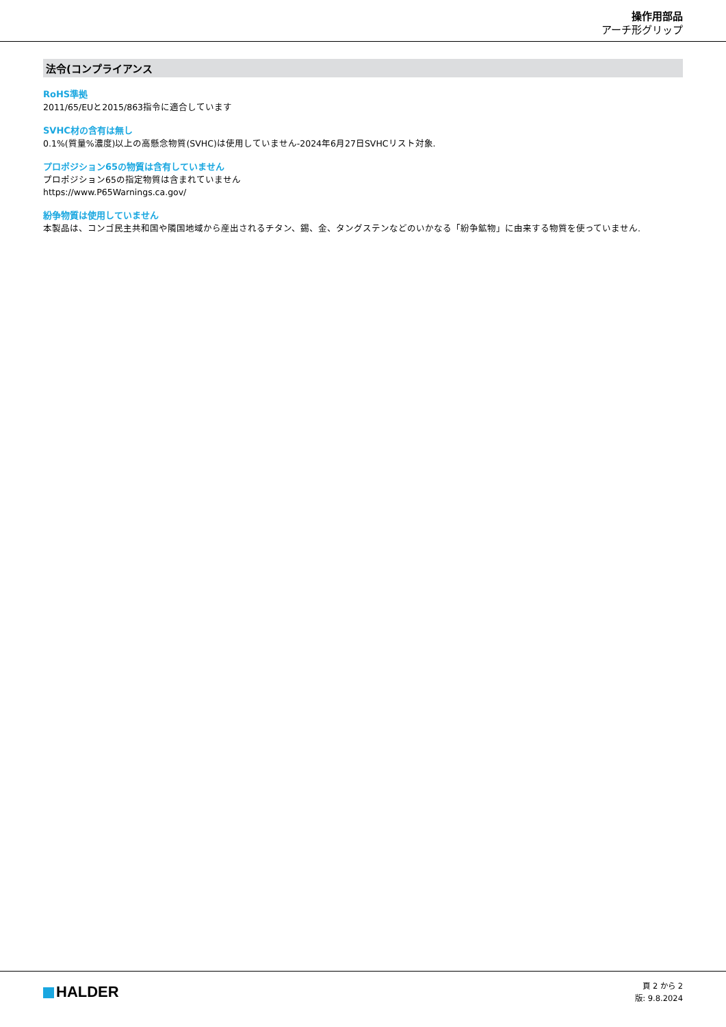操作用部品
アーチ形グリップ
法令(コンプライアンス
RoHS準拠
2011/65/EUと2015/863指令に適合しています
SVHC材の含有は無し
0.1%(質量%濃度)以上の高懸念物質(SVHC)は使用していません-2024年6月27日SVHCリスト対象.
プロポジション65の物質は含有していません
プロポジション65の指定物質は含まれていません
https://www.P65Warnings.ca.gov/
紛争物質は使用していません
本製品は、コンゴ民主共和国や隣国地域から産出されるチタン、錫、金、タングステンなどのいかなる「紛争鉱物」に由来する物質を使っていません.
HALDER
頁 2 から 2
版: 9.8.2024